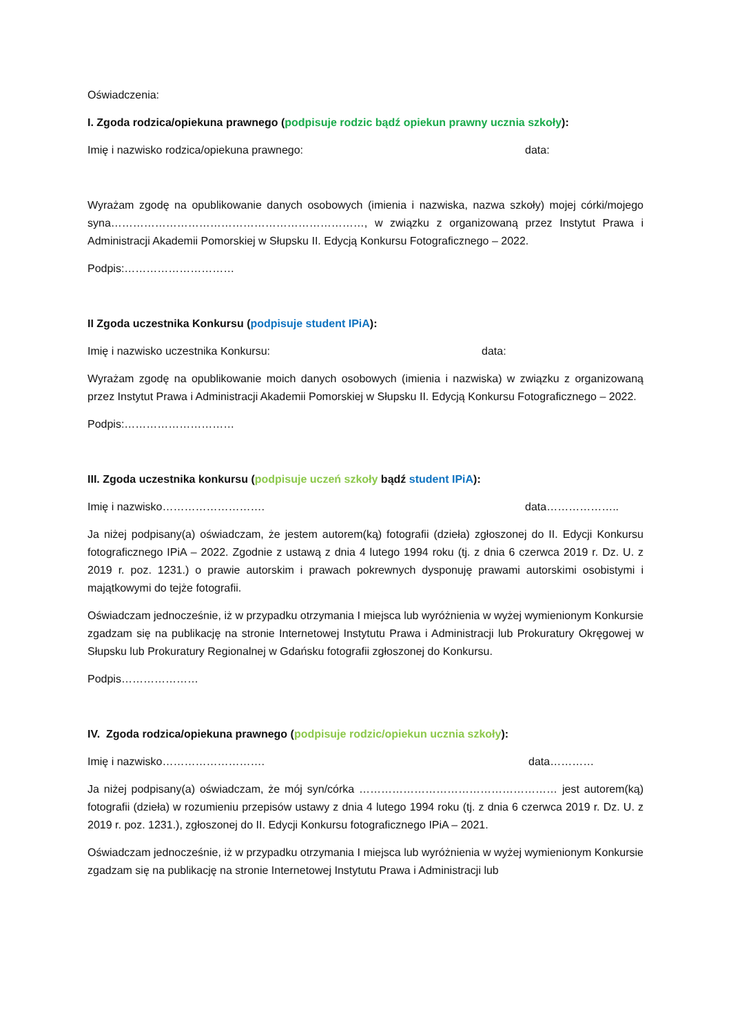Oświadczenia:
I. Zgoda rodzica/opiekuna prawnego (podpisuje rodzic bądź opiekun prawny ucznia szkoły):
Imię i nazwisko rodzica/opiekuna prawnego: data:
Wyrażam zgodę na opublikowanie danych osobowych (imienia i nazwiska, nazwa szkoły) mojej córki/mojego syna……………………………………………………………, w związku z organizowaną przez Instytut Prawa i Administracji Akademii Pomorskiej w Słupsku II. Edycją Konkursu Fotograficznego – 2022.
Podpis:…………………………
II Zgoda uczestnika Konkursu (podpisuje student IPiA):
Imię i nazwisko uczestnika Konkursu: data:
Wyrażam zgodę na opublikowanie moich danych osobowych (imienia i nazwiska) w związku z organizowaną przez Instytut Prawa i Administracji Akademii Pomorskiej w Słupsku II. Edycją Konkursu Fotograficznego – 2022.
Podpis:…………………………
III. Zgoda uczestnika konkursu (podpisuje uczeń szkoły bądź student IPiA):
Imię i nazwisko………………………. data………………..
Ja niżej podpisany(a) oświadczam, że jestem autorem(ką) fotografii (dzieła) zgłoszonej do II. Edycji Konkursu fotograficznego IPiA – 2022. Zgodnie z ustawą z dnia 4 lutego 1994 roku (tj. z dnia 6 czerwca 2019 r. Dz. U. z 2019 r. poz. 1231.) o prawie autorskim i prawach pokrewnych dysponuję prawami autorskimi osobistymi i majątkowymi do tejże fotografii.
Oświadczam jednocześnie, iż w przypadku otrzymania I miejsca lub wyróżnienia w wyżej wymienionym Konkursie zgadzam się na publikację na stronie Internetowej Instytutu Prawa i Administracji lub Prokuratury Okręgowej w Słupsku lub Prokuratury Regionalnej w Gdańsku fotografii zgłoszonej do Konkursu.
Podpis…………………
IV. Zgoda rodzica/opiekuna prawnego (podpisuje rodzic/opiekun ucznia szkoły):
Imię i nazwisko………………………. data…………
Ja niżej podpisany(a) oświadczam, że mój syn/córka ……………………………………………… jest autorem(ką) fotografii (dzieła) w rozumieniu przepisów ustawy z dnia 4 lutego 1994 roku (tj. z dnia 6 czerwca 2019 r. Dz. U. z 2019 r. poz. 1231.), zgłoszonej do II. Edycji Konkursu fotograficznego IPiA – 2021.
Oświadczam jednocześnie, iż w przypadku otrzymania I miejsca lub wyróżnienia w wyżej wymienionym Konkursie zgadzam się na publikację na stronie Internetowej Instytutu Prawa i Administracji lub